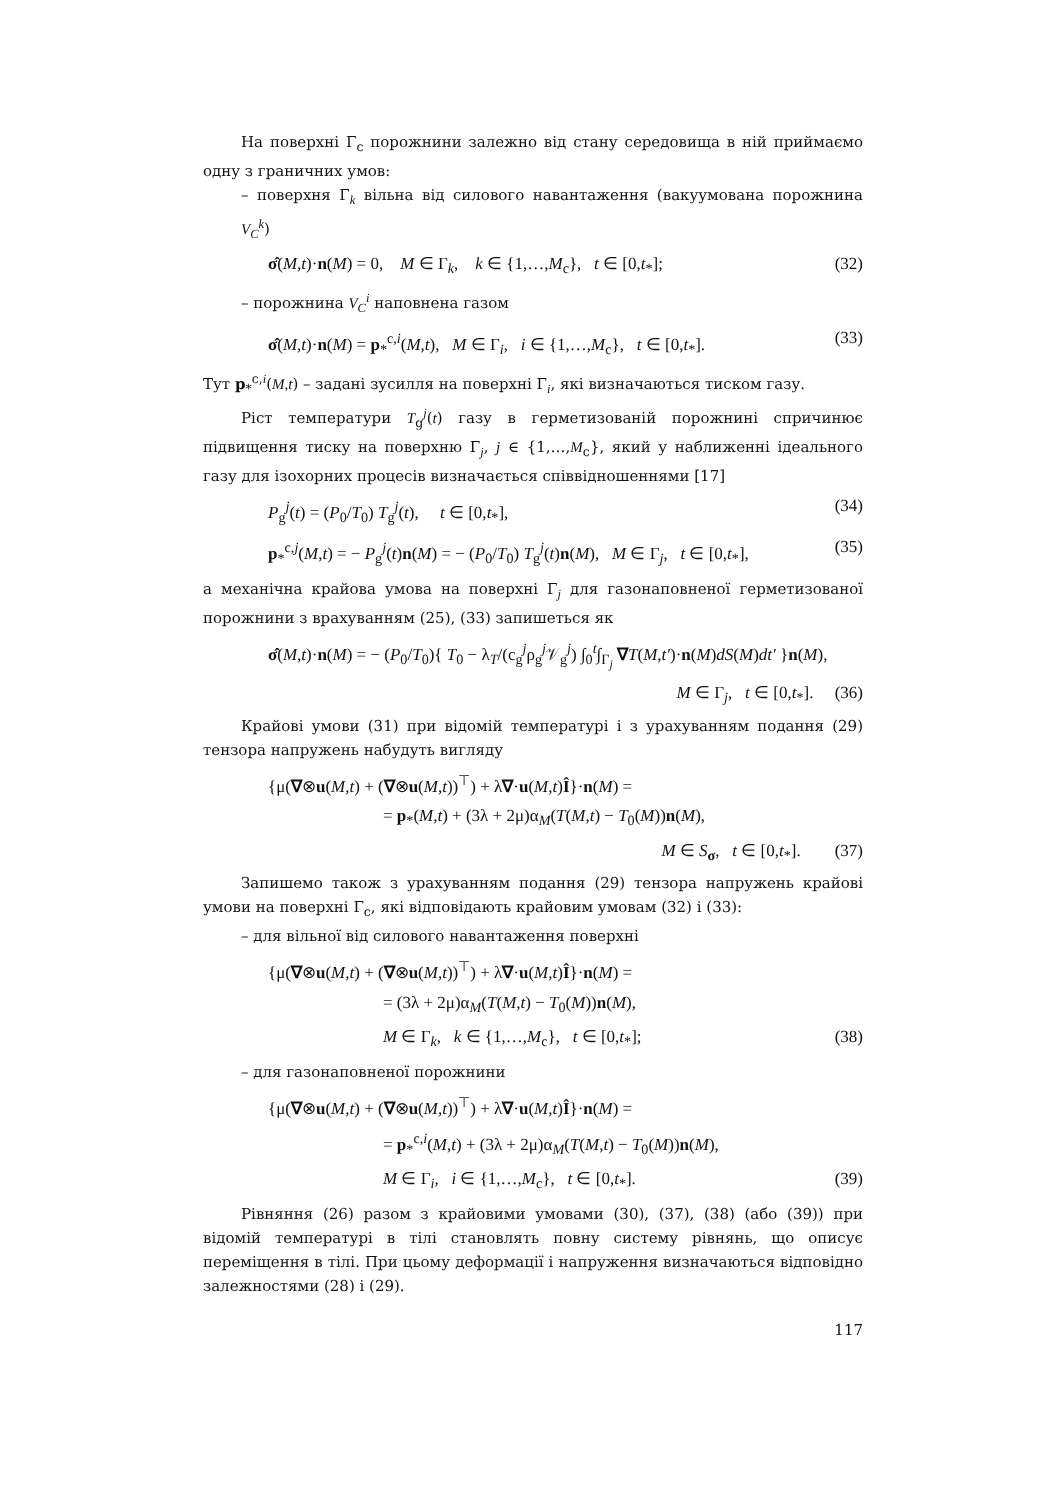На поверхні Γ<sub>c</sub> порожнини залежно від стану середовища в ній приймаємо одну з граничних умов:
– поверхня Γ<sub>k</sub> вільна від силового навантаження (вакуумована порожнина V<sub>C</sub><sup>k</sup>)
σ̂(M,t)·n(M) = 0, M ∈ Γ<sub>k</sub>, k ∈ {1,…,M<sub>c</sub>}, t ∈ [0,t<sub>*</sub>]; (32)
– порожнина V<sub>C</sub><sup>i</sup> наповнена газом
σ̂(M,t)·n(M) = p<sub>*</sub><sup>c,i</sup>(M,t), M ∈ Γ<sub>i</sub>, i ∈ {1,…,M<sub>c</sub>}, t ∈ [0,t<sub>*</sub>]. (33)
Тут p<sub>*</sub><sup>c,i</sup>(M,t) – задані зусилля на поверхні Γ<sub>i</sub>, які визначаються тиском газу.
Ріст температури T<sub>g</sub><sup>j</sup>(t) газу в герметизованій порожнині спричинює підвищення тиску на поверхню Γ<sub>j</sub>, j ∈ {1,…,M<sub>c</sub>}, який у наближенні ідеального газу для ізохорних процесів визначається співвідношеннями [17]
P<sub>g</sub><sup>j</sup>(t) = (P<sub>0</sub>/T<sub>0</sub>) T<sub>g</sub><sup>j</sup>(t), t ∈ [0,t<sub>*</sub>], (34)
p<sub>*</sub><sup>c,j</sup>(M,t) = − P<sub>g</sub><sup>j</sup>(t)n(M) = − (P<sub>0</sub>/T<sub>0</sub>) T<sub>g</sub><sup>j</sup>(t)n(M), M ∈ Γ<sub>j</sub>, t ∈ [0,t<sub>*</sub>], (35)
а механічна крайова умова на поверхні Γ<sub>j</sub> для газонаповненої герметизованої порожнини з врахуванням (25), (33) запишеться як
σ̂(M,t)·n(M) = − (P<sub>0</sub>/T<sub>0</sub>){ T<sub>0</sub> − λ<sub>T</sub>/(c<sub>g</sub><sup>j</sup>ρ<sub>g</sub><sup>j</sup>𝒱<sub>g</sub><sup>j</sup>) ∫<sub>0</sub><sup>t</sup>∫<sub>Γ<sub>j</sub></sub> ∇T(M,t′)·n(M)dS(M)dt′ }n(M),
M ∈ Γ<sub>j</sub>, t ∈ [0,t<sub>*</sub>]. (36)
Крайові умови (31) при відомій температурі і з урахуванням подання (29) тензора напружень набудуть вигляду
{μ(∇⊗u(M,t) + (∇⊗u(M,t))<sup>⊤</sup>) + λ∇·u(M,t)Î}·n(M) =
= p<sub>*</sub>(M,t) + (3λ + 2μ)α<sub>M</sub>(T(M,t) − T<sub>0</sub>(M))n(M),
M ∈ S<sub>σ</sub>, t ∈ [0,t<sub>*</sub>]. (37)
Запишемо також з урахуванням подання (29) тензора напружень крайові умови на поверхні Γ<sub>c</sub>, які відповідають крайовим умовам (32) і (33):
– для вільної від силового навантаження поверхні
{μ(∇⊗u(M,t) + (∇⊗u(M,t))<sup>⊤</sup>) + λ∇·u(M,t)Î}·n(M) =
= (3λ + 2μ)α<sub>M</sub>(T(M,t) − T<sub>0</sub>(M))n(M),
M ∈ Γ<sub>k</sub>, k ∈ {1,…,M<sub>c</sub>}, t ∈ [0,t<sub>*</sub>]; (38)
– для газонаповненої порожнини
{μ(∇⊗u(M,t) + (∇⊗u(M,t))<sup>⊤</sup>) + λ∇·u(M,t)Î}·n(M) =
= p<sub>*</sub><sup>c,i</sup>(M,t) + (3λ + 2μ)α<sub>M</sub>(T(M,t) − T<sub>0</sub>(M))n(M),
M ∈ Γ<sub>i</sub>, i ∈ {1,…,M<sub>c</sub>}, t ∈ [0,t<sub>*</sub>]. (39)
Рівняння (26) разом з крайовими умовами (30), (37), (38) (або (39)) при відомій температурі в тілі становлять повну систему рівнянь, що описує переміщення в тілі. При цьому деформації і напруження визначаються відповідно залежностями (28) і (29).
117